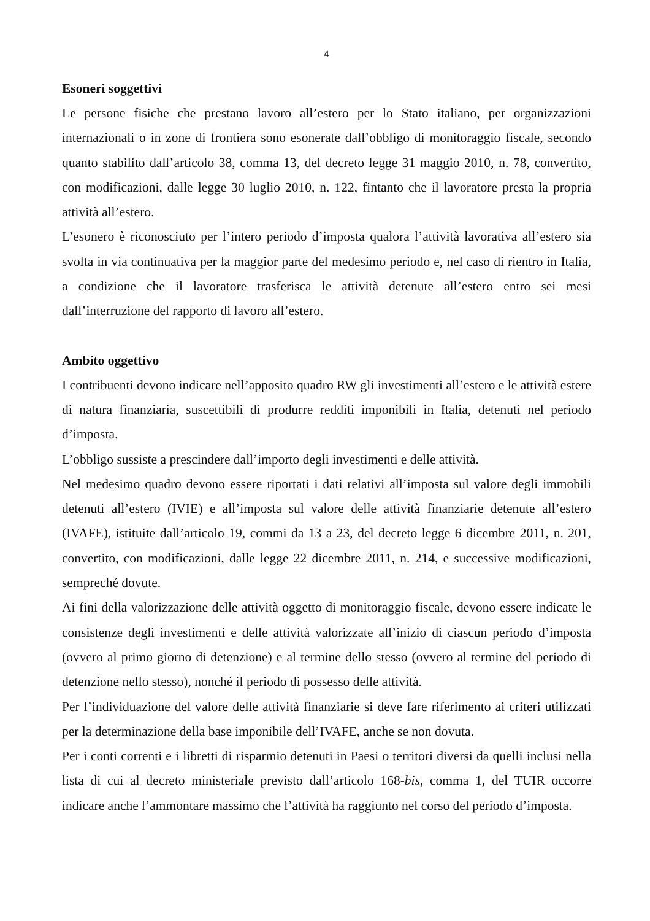4
Esoneri soggettivi
Le persone fisiche che prestano lavoro all’estero per lo Stato italiano, per organizzazioni internazionali o in zone di frontiera sono esonerate dall’obbligo di monitoraggio fiscale, secondo quanto stabilito dall’articolo 38, comma 13, del decreto legge 31 maggio 2010, n. 78, convertito, con modificazioni, dalle legge 30 luglio 2010, n. 122, fintanto che il lavoratore presta la propria attività all’estero.
L’esonero è riconosciuto per l’intero periodo d’imposta qualora l’attività lavorativa all’estero sia svolta in via continuativa per la maggior parte del medesimo periodo e, nel caso di rientro in Italia, a condizione che il lavoratore trasferisca le attività detenute all’estero entro sei mesi dall’interruzione del rapporto di lavoro all’estero.
Ambito oggettivo
I contribuenti devono indicare nell’apposito quadro RW gli investimenti all’estero e le attività estere di natura finanziaria, suscettibili di produrre redditi imponibili in Italia, detenuti nel periodo d’imposta.
L’obbligo sussiste a prescindere dall’importo degli investimenti e delle attività.
Nel medesimo quadro devono essere riportati i dati relativi all’imposta sul valore degli immobili detenuti all’estero (IVIE) e all’imposta sul valore delle attività finanziarie detenute all’estero (IVAFE), istituite dall’articolo 19, commi da 13 a 23, del decreto legge 6 dicembre 2011, n. 201, convertito, con modificazioni, dalle legge 22 dicembre 2011, n. 214, e successive modificazioni, sempreché dovute.
Ai fini della valorizzazione delle attività oggetto di monitoraggio fiscale, devono essere indicate le consistenze degli investimenti e delle attività valorizzate all’inizio di ciascun periodo d’imposta (ovvero al primo giorno di detenzione) e al termine dello stesso (ovvero al termine del periodo di detenzione nello stesso), nonché il periodo di possesso delle attività.
Per l’individuazione del valore delle attività finanziarie si deve fare riferimento ai criteri utilizzati per la determinazione della base imponibile dell’IVAFE, anche se non dovuta.
Per i conti correnti e i libretti di risparmio detenuti in Paesi o territori diversi da quelli inclusi nella lista di cui al decreto ministeriale previsto dall’articolo 168-bis, comma 1, del TUIR occorre indicare anche l’ammontare massimo che l’attività ha raggiunto nel corso del periodo d’imposta.